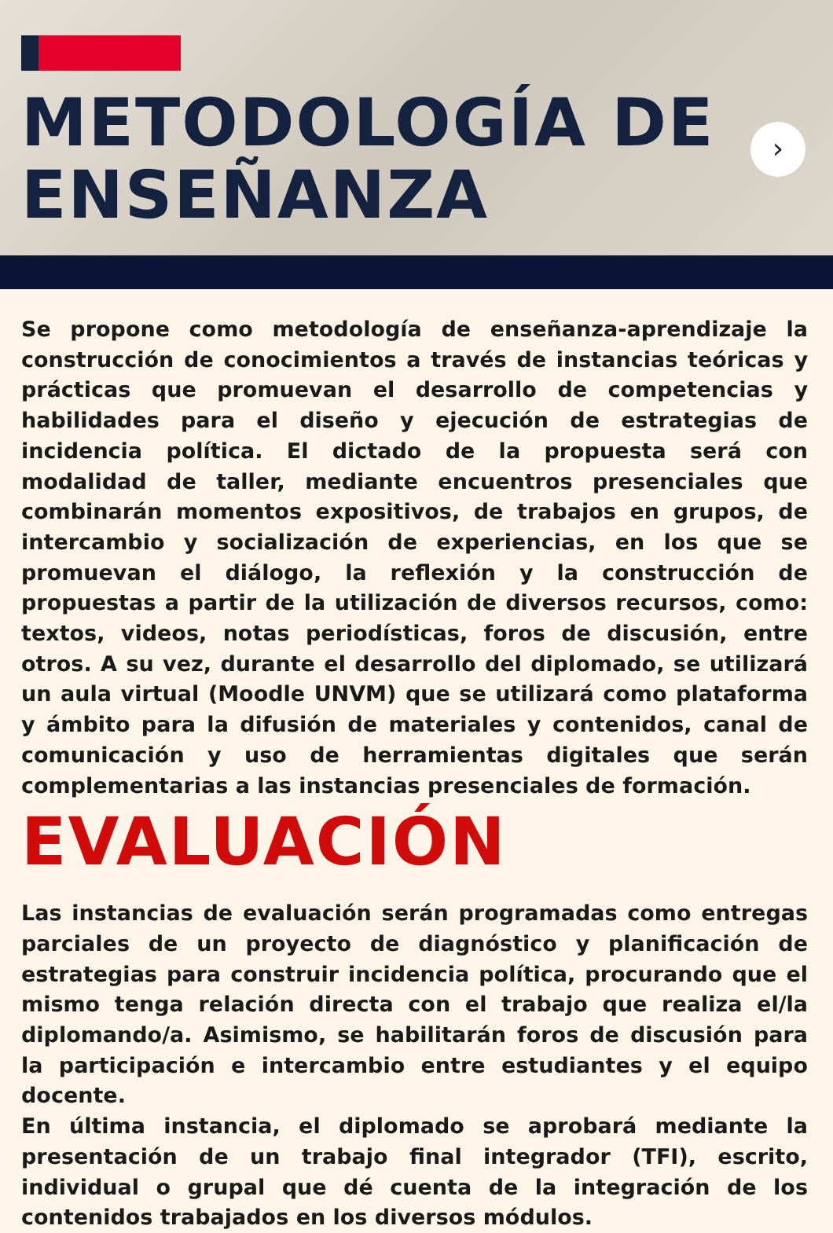METODOLOGÍA DE
ENSEÑANZA
›
Se propone como metodología de enseñanza-aprendizaje la construcción de conocimientos a través de instancias teóricas y prácticas que promuevan el desarrollo de competencias y habilidades para el diseño y ejecución de estrategias de incidencia política. El dictado de la propuesta será con modalidad de taller, mediante encuentros presenciales que combinarán momentos expositivos, de trabajos en grupos, de intercambio y socialización de experiencias, en los que se promuevan el diálogo, la reflexión y la construcción de propuestas a partir de la utilización de diversos recursos, como: textos, videos, notas periodísticas, foros de discusión, entre otros. A su vez, durante el desarrollo del diplomado, se utilizará un aula virtual (Moodle UNVM) que se utilizará como plataforma y ámbito para la difusión de materiales y contenidos, canal de comunicación y uso de herramientas digitales que serán complementarias a las instancias presenciales de formación.
EVALUACIÓN
Las instancias de evaluación serán programadas como entregas parciales de un proyecto de diagnóstico y planificación de estrategias para construir incidencia política, procurando que el mismo tenga relación directa con el trabajo que realiza el/la diplomando/a. Asimismo, se habilitarán foros de discusión para la participación e intercambio entre estudiantes y el equipo docente.
En última instancia, el diplomado se aprobará mediante la presentación de un trabajo final integrador (TFI), escrito, individual o grupal que dé cuenta de la integración de los contenidos trabajados en los diversos módulos.